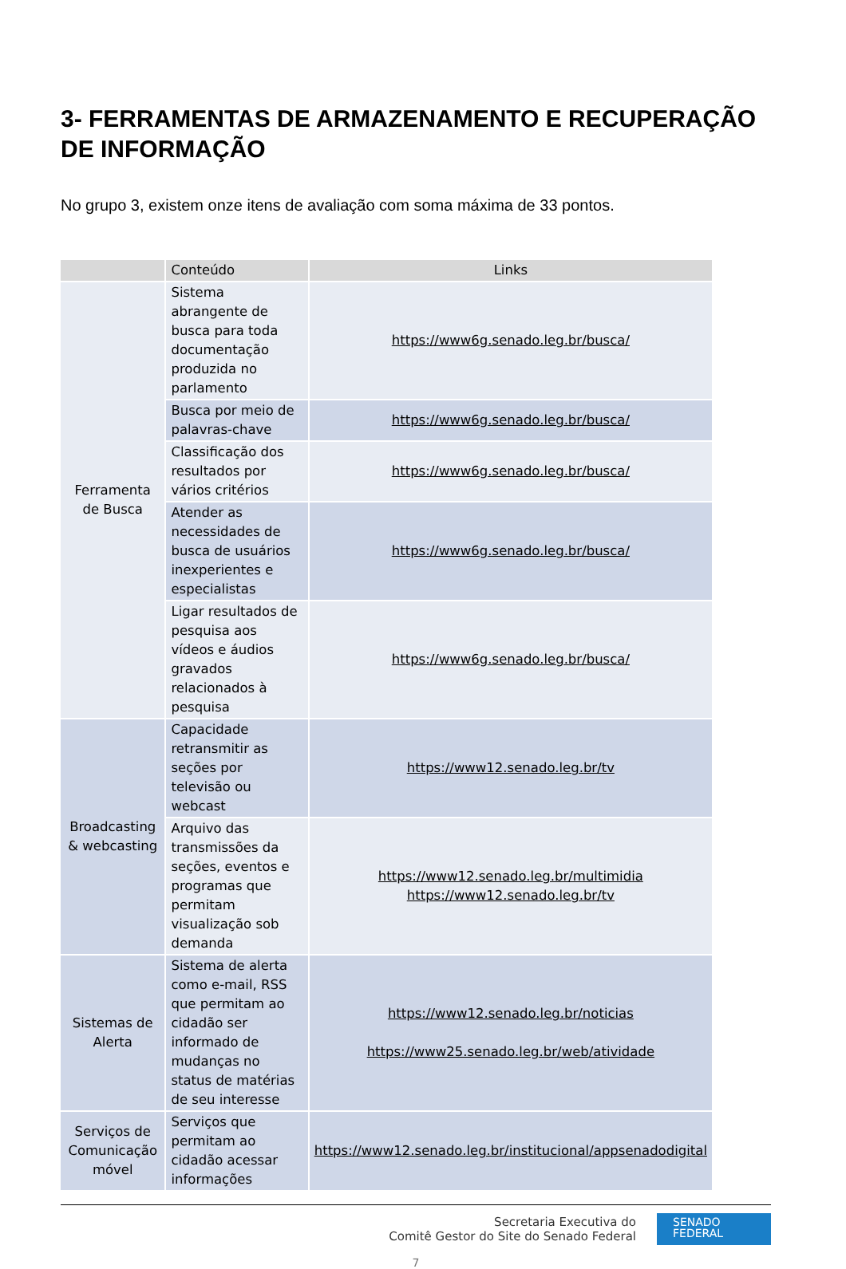3- FERRAMENTAS DE ARMAZENAMENTO E RECUPERAÇÃO DE INFORMAÇÃO
No grupo 3, existem onze itens de avaliação com soma máxima de 33 pontos.
| | Conteúdo | Links |
| --- | --- | --- |
| Ferramenta de Busca | Sistema abrangente de busca para toda documentação produzida no parlamento | https://www6g.senado.leg.br/busca/ |
| | Busca por meio de palavras-chave | https://www6g.senado.leg.br/busca/ |
| | Classificação dos resultados por vários critérios | https://www6g.senado.leg.br/busca/ |
| | Atender as necessidades de busca de usuários inexperientes e especialistas | https://www6g.senado.leg.br/busca/ |
| | Ligar resultados de pesquisa aos vídeos e áudios gravados relacionados à pesquisa | https://www6g.senado.leg.br/busca/ |
| Broadcasting & webcasting | Capacidade retransmitir as seções por televisão ou webcast | https://www12.senado.leg.br/tv |
| | Arquivo das transmissões da seções, eventos e programas que permitam visualização sob demanda | https://www12.senado.leg.br/multimidia https://www12.senado.leg.br/tv |
| Sistemas de Alerta | Sistema de alerta como e-mail, RSS que permitam ao cidadão ser informado de mudanças no status de matérias de seu interesse | https://www12.senado.leg.br/noticias https://www25.senado.leg.br/web/atividade |
| Serviços de Comunicação móvel | Serviços que permitam ao cidadão acessar informações | https://www12.senado.leg.br/institucional/appsenadodigital |
Secretaria Executiva do
Comitê Gestor do Site do Senado Federal
SENADO
FEDERAL
7